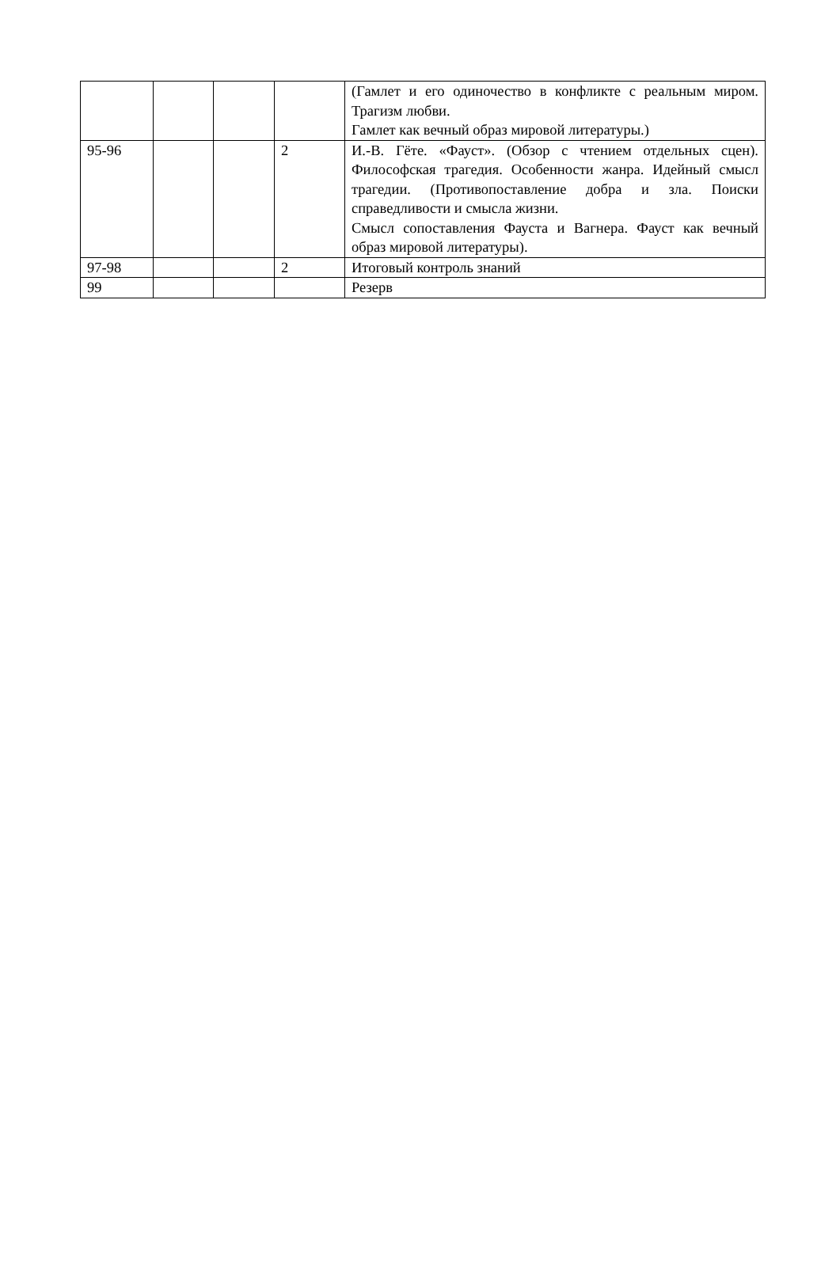| | | | | (Гамлет и его одиночество в конфликте с реальным миром. Трагизм любви. Гамлет как вечный образ мировой литературы.) |
| 95-96 | | | 2 | И.-В. Гёте. «Фауст». (Обзор с чтением отдельных сцен). Философская трагедия. Особенности жанра. Идейный смысл трагедии. (Противопоставление добра и зла. Поиски справедливости и смысла жизни. Смысл сопоставления Фауста и Вагнера. Фауст как вечный образ мировой литературы). |
| 97-98 | | | 2 | Итоговый контроль знаний |
| 99 | | | | Резерв |